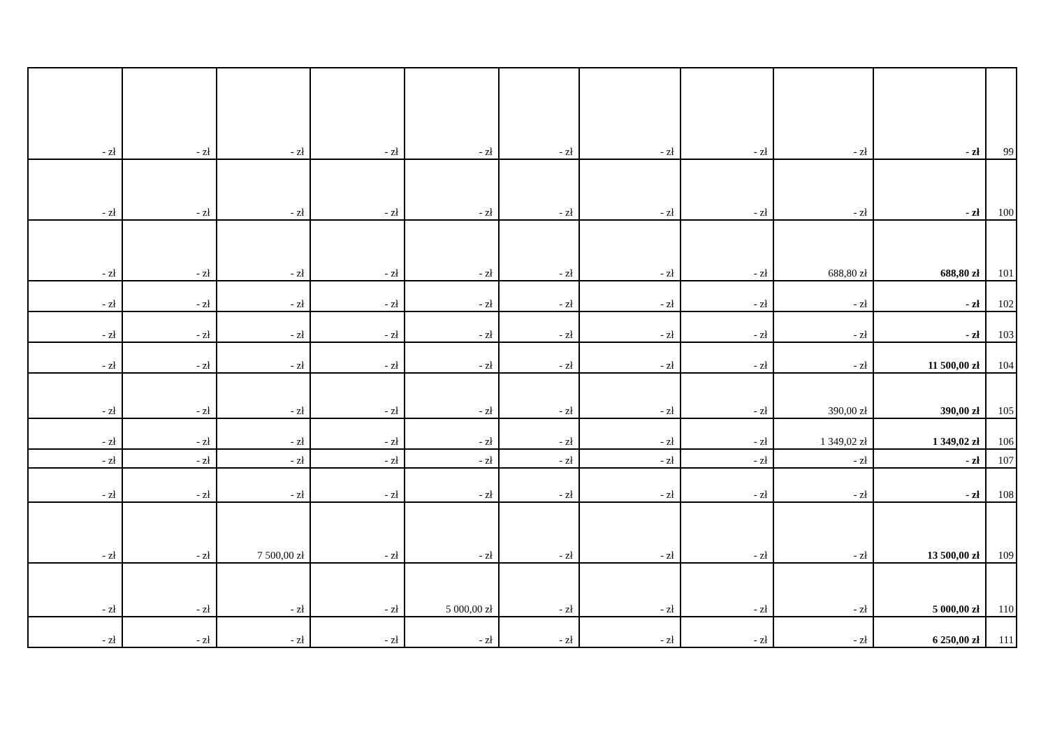| - zł | - zł | - zł | - zł | - zł | - zł | - zł | - zł | - zł | - zł | 99 |
| - zł | - zł | - zł | - zł | - zł | - zł | - zł | - zł | - zł | - zł | 100 |
| - zł | - zł | - zł | - zł | - zł | - zł | - zł | - zł | 688,80 zł | 688,80 zł | 101 |
| - zł | - zł | - zł | - zł | - zł | - zł | - zł | - zł | - zł | - zł | 102 |
| - zł | - zł | - zł | - zł | - zł | - zł | - zł | - zł | - zł | - zł | 103 |
| - zł | - zł | - zł | - zł | - zł | - zł | - zł | - zł | - zł | 11 500,00 zł | 104 |
| - zł | - zł | - zł | - zł | - zł | - zł | - zł | - zł | 390,00 zł | 390,00 zł | 105 |
| - zł | - zł | - zł | - zł | - zł | - zł | - zł | - zł | 1 349,02 zł | 1 349,02 zł | 106 |
| - zł | - zł | - zł | - zł | - zł | - zł | - zł | - zł | - zł | - zł | 107 |
| - zł | - zł | - zł | - zł | - zł | - zł | - zł | - zł | - zł | - zł | 108 |
| - zł | - zł | 7 500,00 zł | - zł | - zł | - zł | - zł | - zł | - zł | 13 500,00 zł | 109 |
| - zł | - zł | - zł | - zł | 5 000,00 zł | - zł | - zł | - zł | - zł | 5 000,00 zł | 110 |
| - zł | - zł | - zł | - zł | - zł | - zł | - zł | - zł | - zł | 6 250,00 zł | 111 |